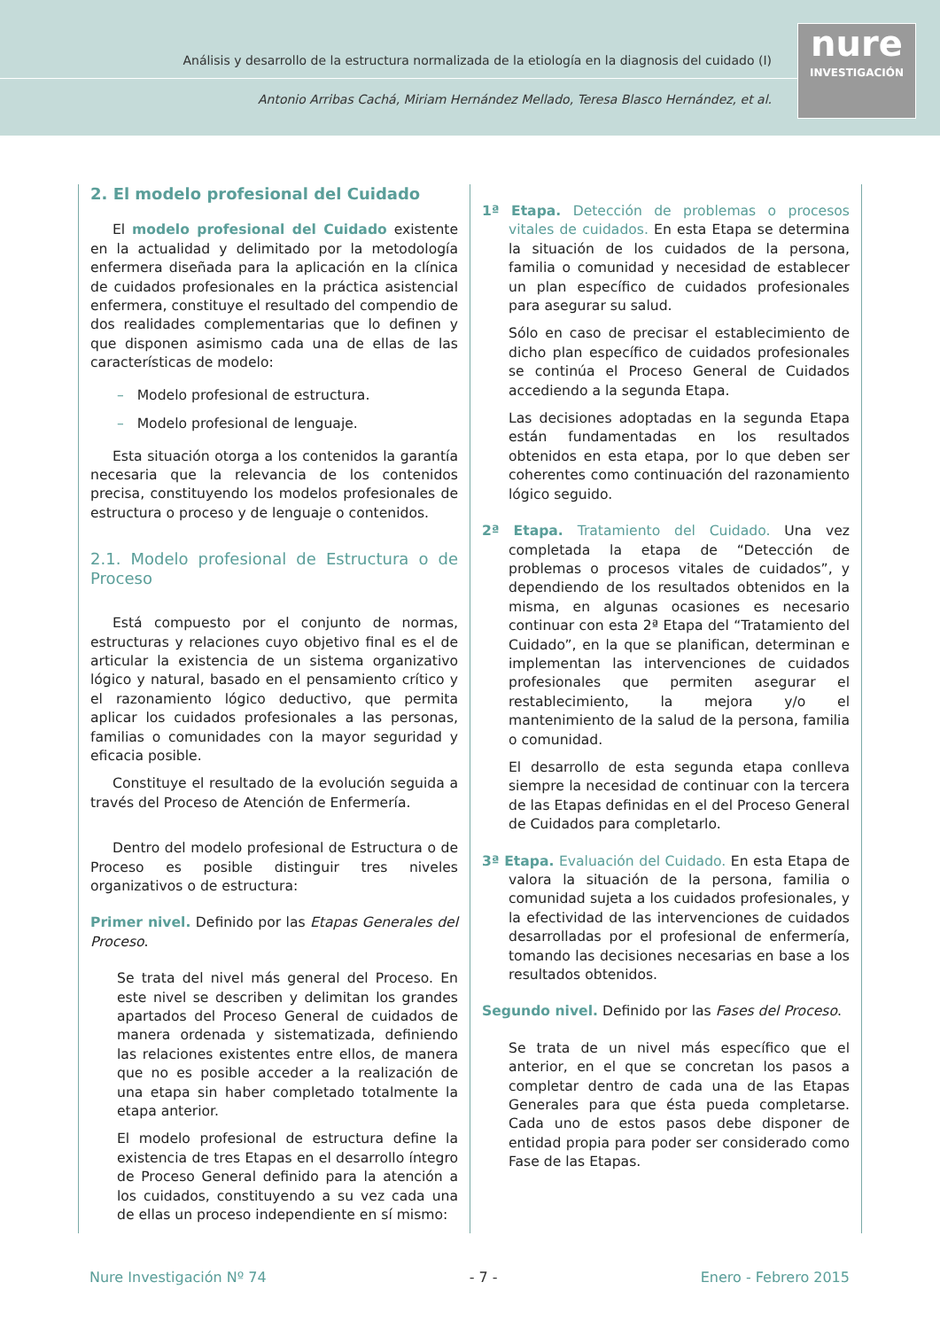Análisis y desarrollo de la estructura normalizada de la etiología en la diagnosis del cuidado (I)
Antonio Arribas Cachá, Miriam Hernández Mellado, Teresa Blasco Hernández, et al.
nure
INVESTIGACIÓN
2. El modelo profesional del Cuidado
El modelo profesional del Cuidado existente en la actualidad y delimitado por la metodología enfermera diseñada para la aplicación en la clínica de cuidados profesionales en la práctica asistencial enfermera, constituye el resultado del compendio de dos realidades complementarias que lo definen y que disponen asimismo cada una de ellas de las características de modelo:
– Modelo profesional de estructura.
– Modelo profesional de lenguaje.
Esta situación otorga a los contenidos la garantía necesaria que la relevancia de los contenidos precisa, constituyendo los modelos profesionales de estructura o proceso y de lenguaje o contenidos.
2.1. Modelo profesional de Estructura o de Proceso
Está compuesto por el conjunto de normas, estructuras y relaciones cuyo objetivo final es el de articular la existencia de un sistema organizativo lógico y natural, basado en el pensamiento crítico y el razonamiento lógico deductivo, que permita aplicar los cuidados profesionales a las personas, familias o comunidades con la mayor seguridad y eficacia posible.
Constituye el resultado de la evolución seguida a través del Proceso de Atención de Enfermería.
Dentro del modelo profesional de Estructura o de Proceso es posible distinguir tres niveles organizativos o de estructura:
Primer nivel. Definido por las Etapas Generales del Proceso.
Se trata del nivel más general del Proceso. En este nivel se describen y delimitan los grandes apartados del Proceso General de cuidados de manera ordenada y sistematizada, definiendo las relaciones existentes entre ellos, de manera que no es posible acceder a la realización de una etapa sin haber completado totalmente la etapa anterior.
El modelo profesional de estructura define la existencia de tres Etapas en el desarrollo íntegro de Proceso General definido para la atención a los cuidados, constituyendo a su vez cada una de ellas un proceso independiente en sí mismo:
1ª Etapa. Detección de problemas o procesos vitales de cuidados. En esta Etapa se determina la situación de los cuidados de la persona, familia o comunidad y necesidad de establecer un plan específico de cuidados profesionales para asegurar su salud.
Sólo en caso de precisar el establecimiento de dicho plan específico de cuidados profesionales se continúa el Proceso General de Cuidados accediendo a la segunda Etapa.
Las decisiones adoptadas en la segunda Etapa están fundamentadas en los resultados obtenidos en esta etapa, por lo que deben ser coherentes como continuación del razonamiento lógico seguido.
2ª Etapa. Tratamiento del Cuidado. Una vez completada la etapa de “Detección de problemas o procesos vitales de cuidados”, y dependiendo de los resultados obtenidos en la misma, en algunas ocasiones es necesario continuar con esta 2ª Etapa del “Tratamiento del Cuidado”, en la que se planifican, determinan e implementan las intervenciones de cuidados profesionales que permiten asegurar el restablecimiento, la mejora y/o el mantenimiento de la salud de la persona, familia o comunidad.
El desarrollo de esta segunda etapa conlleva siempre la necesidad de continuar con la tercera de las Etapas definidas en el del Proceso General de Cuidados para completarlo.
3ª Etapa. Evaluación del Cuidado. En esta Etapa de valora la situación de la persona, familia o comunidad sujeta a los cuidados profesionales, y la efectividad de las intervenciones de cuidados desarrolladas por el profesional de enfermería, tomando las decisiones necesarias en base a los resultados obtenidos.
Segundo nivel. Definido por las Fases del Proceso.
Se trata de un nivel más específico que el anterior, en el que se concretan los pasos a completar dentro de cada una de las Etapas Generales para que ésta pueda completarse. Cada uno de estos pasos debe disponer de entidad propia para poder ser considerado como Fase de las Etapas.
Nure Investigación Nº 74 - 7 - Enero - Febrero 2015